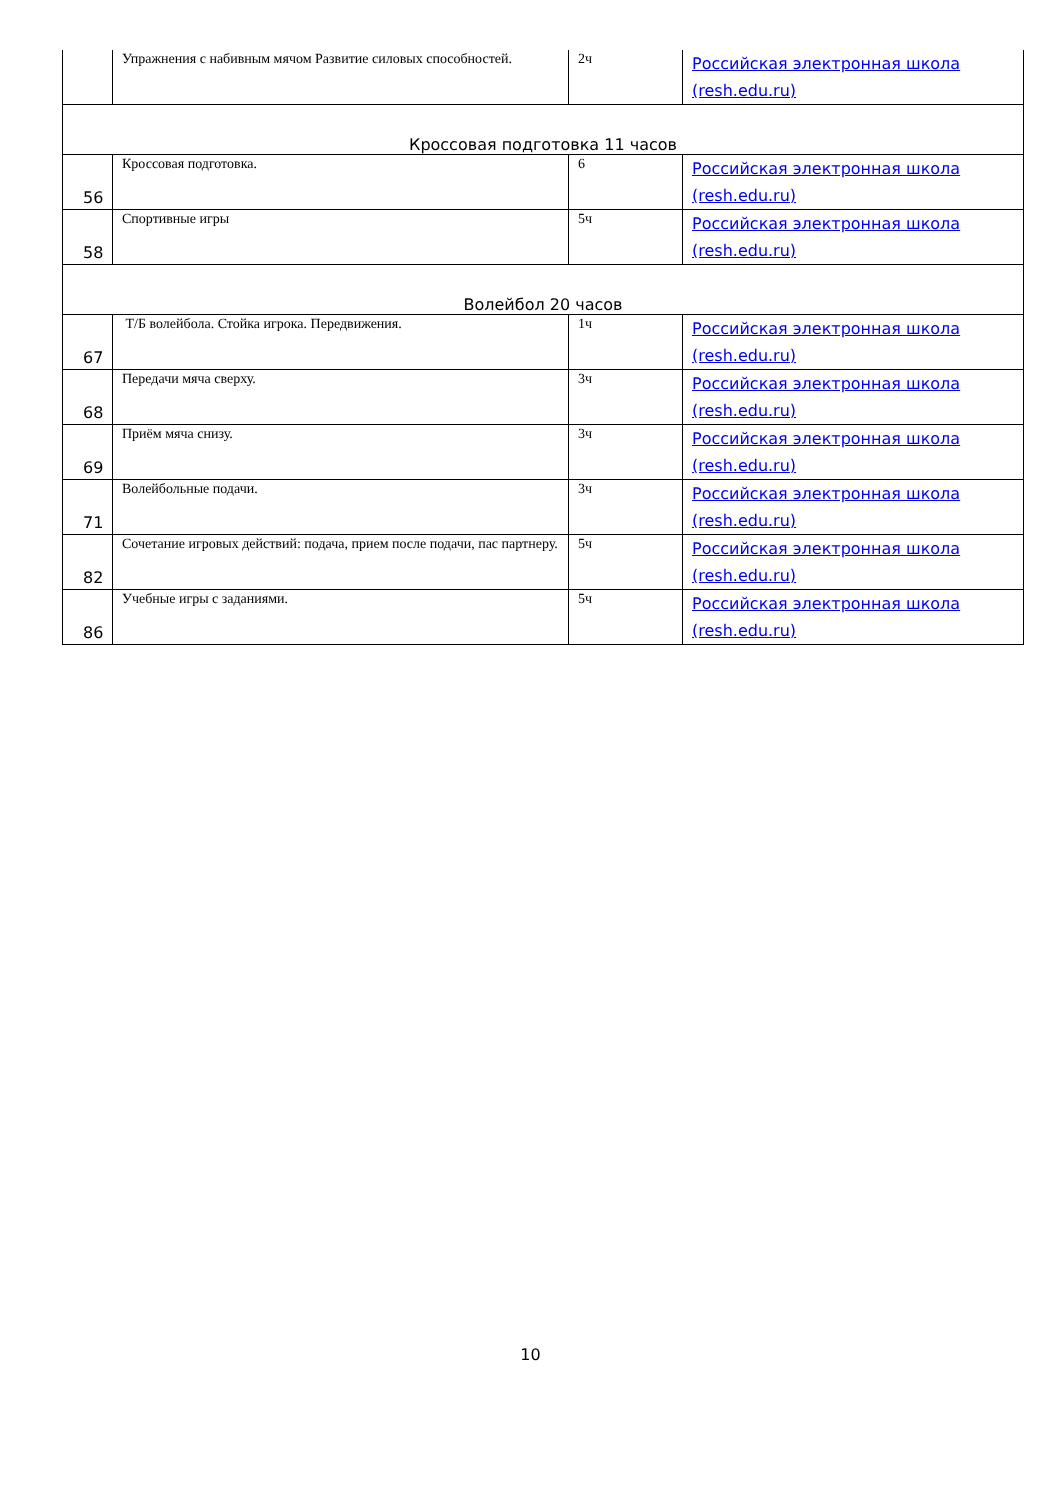| | Упражнения с набивным мячом Развитие силовых способностей. | 2ч | Российская электронная школа (resh.edu.ru) |
| Кроссовая подготовка 11 часов | | | |
| 56 | Кроссовая подготовка. | 6 | Российская электронная школа (resh.edu.ru) |
| 58 | Спортивные игры | 5ч | Российская электронная школа (resh.edu.ru) |
| Волейбол 20 часов | | | |
| 67 | Т/Б волейбола. Стойка игрока. Передвижения. | 1ч | Российская электронная школа (resh.edu.ru) |
| 68 | Передачи мяча сверху. | 3ч | Российская электронная школа (resh.edu.ru) |
| 69 | Приём мяча снизу. | 3ч | Российская электронная школа (resh.edu.ru) |
| 71 | Волейбольные подачи. | 3ч | Российская электронная школа (resh.edu.ru) |
| 82 | Сочетание игровых действий: подача, прием после подачи, пас партнеру. | 5ч | Российская электронная школа (resh.edu.ru) |
| 86 | Учебные игры с заданиями. | 5ч | Российская электронная школа (resh.edu.ru) |
10